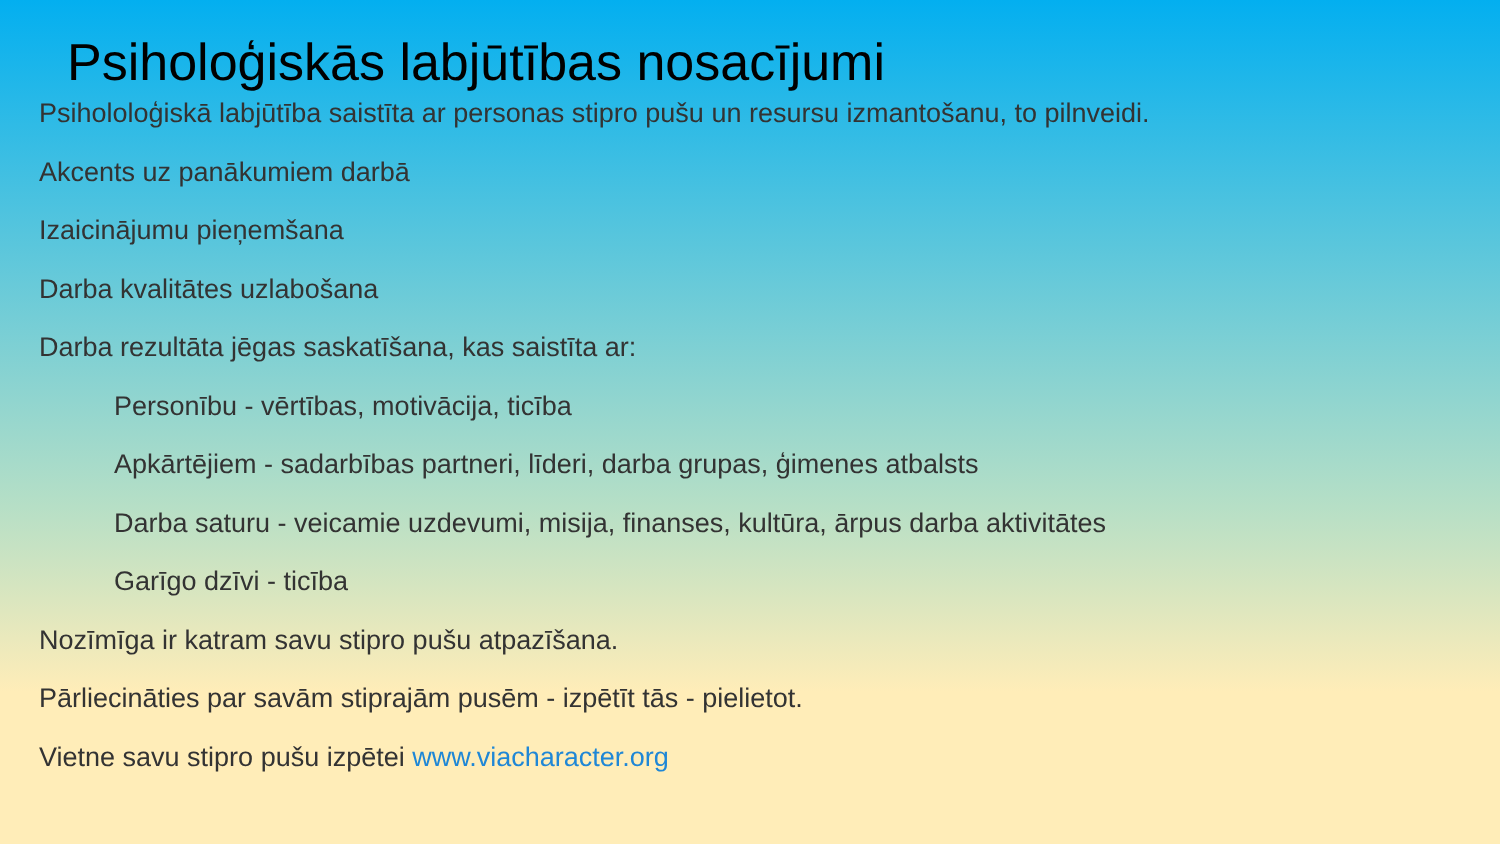Psiholoģiskās labjūtības nosacījumi
Psihololoģiskā labjūtība saistīta ar personas stipro pušu un resursu izmantošanu, to pilnveidi.
Akcents uz panākumiem darbā
Izaicinājumu pieņemšana
Darba kvalitātes uzlabošana
Darba rezultāta jēgas saskatīšana, kas saistīta ar:
Personību - vērtības, motivācija, ticība
Apkārtējiem - sadarbības partneri, līderi, darba grupas, ģimenes atbalsts
Darba saturu - veicamie uzdevumi, misija, finanses, kultūra, ārpus darba aktivitātes
Garīgo dzīvi - ticība
Nozīmīga ir katram savu stipro pušu atpazīšana.
Pārliecināties par savām stiprajām pusēm - izpētīt tās - pielietot.
Vietne savu stipro pušu izpētei www.viacharacter.org